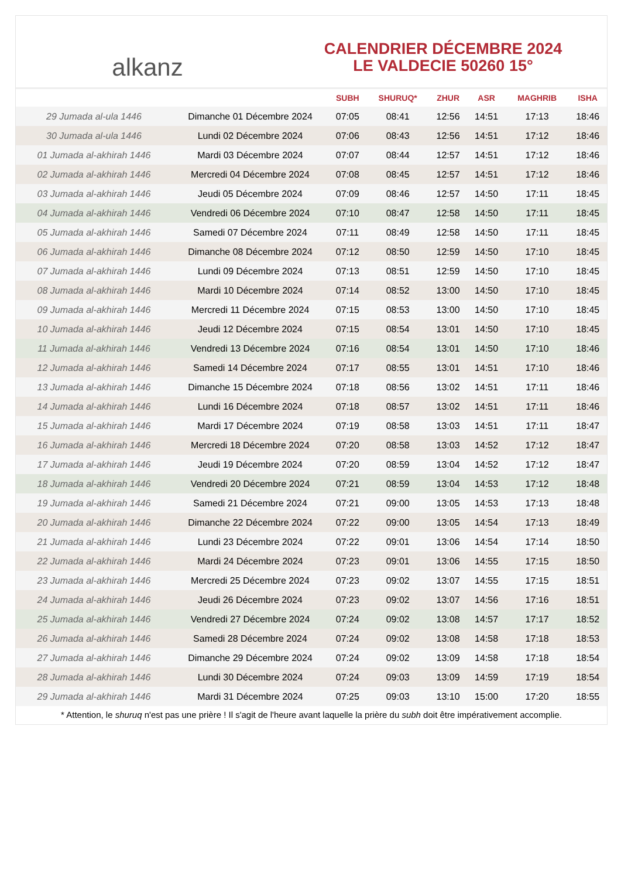alkanz
CALENDRIER DÉCEMBRE 2024
LE VALDECIE 50260 15°
| | | SUBH | SHURUQ* | ZHUR | ASR | MAGHRIB | ISHA |
| --- | --- | --- | --- | --- | --- | --- | --- |
| 29 Jumada al-ula 1446 | Dimanche 01 Décembre 2024 | 07:05 | 08:41 | 12:56 | 14:51 | 17:13 | 18:46 |
| 30 Jumada al-ula 1446 | Lundi 02 Décembre 2024 | 07:06 | 08:43 | 12:56 | 14:51 | 17:12 | 18:46 |
| 01 Jumada al-akhirah 1446 | Mardi 03 Décembre 2024 | 07:07 | 08:44 | 12:57 | 14:51 | 17:12 | 18:46 |
| 02 Jumada al-akhirah 1446 | Mercredi 04 Décembre 2024 | 07:08 | 08:45 | 12:57 | 14:51 | 17:12 | 18:46 |
| 03 Jumada al-akhirah 1446 | Jeudi 05 Décembre 2024 | 07:09 | 08:46 | 12:57 | 14:50 | 17:11 | 18:45 |
| 04 Jumada al-akhirah 1446 | Vendredi 06 Décembre 2024 | 07:10 | 08:47 | 12:58 | 14:50 | 17:11 | 18:45 |
| 05 Jumada al-akhirah 1446 | Samedi 07 Décembre 2024 | 07:11 | 08:49 | 12:58 | 14:50 | 17:11 | 18:45 |
| 06 Jumada al-akhirah 1446 | Dimanche 08 Décembre 2024 | 07:12 | 08:50 | 12:59 | 14:50 | 17:10 | 18:45 |
| 07 Jumada al-akhirah 1446 | Lundi 09 Décembre 2024 | 07:13 | 08:51 | 12:59 | 14:50 | 17:10 | 18:45 |
| 08 Jumada al-akhirah 1446 | Mardi 10 Décembre 2024 | 07:14 | 08:52 | 13:00 | 14:50 | 17:10 | 18:45 |
| 09 Jumada al-akhirah 1446 | Mercredi 11 Décembre 2024 | 07:15 | 08:53 | 13:00 | 14:50 | 17:10 | 18:45 |
| 10 Jumada al-akhirah 1446 | Jeudi 12 Décembre 2024 | 07:15 | 08:54 | 13:01 | 14:50 | 17:10 | 18:45 |
| 11 Jumada al-akhirah 1446 | Vendredi 13 Décembre 2024 | 07:16 | 08:54 | 13:01 | 14:50 | 17:10 | 18:46 |
| 12 Jumada al-akhirah 1446 | Samedi 14 Décembre 2024 | 07:17 | 08:55 | 13:01 | 14:51 | 17:10 | 18:46 |
| 13 Jumada al-akhirah 1446 | Dimanche 15 Décembre 2024 | 07:18 | 08:56 | 13:02 | 14:51 | 17:11 | 18:46 |
| 14 Jumada al-akhirah 1446 | Lundi 16 Décembre 2024 | 07:18 | 08:57 | 13:02 | 14:51 | 17:11 | 18:46 |
| 15 Jumada al-akhirah 1446 | Mardi 17 Décembre 2024 | 07:19 | 08:58 | 13:03 | 14:51 | 17:11 | 18:47 |
| 16 Jumada al-akhirah 1446 | Mercredi 18 Décembre 2024 | 07:20 | 08:58 | 13:03 | 14:52 | 17:12 | 18:47 |
| 17 Jumada al-akhirah 1446 | Jeudi 19 Décembre 2024 | 07:20 | 08:59 | 13:04 | 14:52 | 17:12 | 18:47 |
| 18 Jumada al-akhirah 1446 | Vendredi 20 Décembre 2024 | 07:21 | 08:59 | 13:04 | 14:53 | 17:12 | 18:48 |
| 19 Jumada al-akhirah 1446 | Samedi 21 Décembre 2024 | 07:21 | 09:00 | 13:05 | 14:53 | 17:13 | 18:48 |
| 20 Jumada al-akhirah 1446 | Dimanche 22 Décembre 2024 | 07:22 | 09:00 | 13:05 | 14:54 | 17:13 | 18:49 |
| 21 Jumada al-akhirah 1446 | Lundi 23 Décembre 2024 | 07:22 | 09:01 | 13:06 | 14:54 | 17:14 | 18:50 |
| 22 Jumada al-akhirah 1446 | Mardi 24 Décembre 2024 | 07:23 | 09:01 | 13:06 | 14:55 | 17:15 | 18:50 |
| 23 Jumada al-akhirah 1446 | Mercredi 25 Décembre 2024 | 07:23 | 09:02 | 13:07 | 14:55 | 17:15 | 18:51 |
| 24 Jumada al-akhirah 1446 | Jeudi 26 Décembre 2024 | 07:23 | 09:02 | 13:07 | 14:56 | 17:16 | 18:51 |
| 25 Jumada al-akhirah 1446 | Vendredi 27 Décembre 2024 | 07:24 | 09:02 | 13:08 | 14:57 | 17:17 | 18:52 |
| 26 Jumada al-akhirah 1446 | Samedi 28 Décembre 2024 | 07:24 | 09:02 | 13:08 | 14:58 | 17:18 | 18:53 |
| 27 Jumada al-akhirah 1446 | Dimanche 29 Décembre 2024 | 07:24 | 09:02 | 13:09 | 14:58 | 17:18 | 18:54 |
| 28 Jumada al-akhirah 1446 | Lundi 30 Décembre 2024 | 07:24 | 09:03 | 13:09 | 14:59 | 17:19 | 18:54 |
| 29 Jumada al-akhirah 1446 | Mardi 31 Décembre 2024 | 07:25 | 09:03 | 13:10 | 15:00 | 17:20 | 18:55 |
* Attention, le shuruq n'est pas une prière ! Il s'agit de l'heure avant laquelle la prière du subh doit être impérativement accomplie.